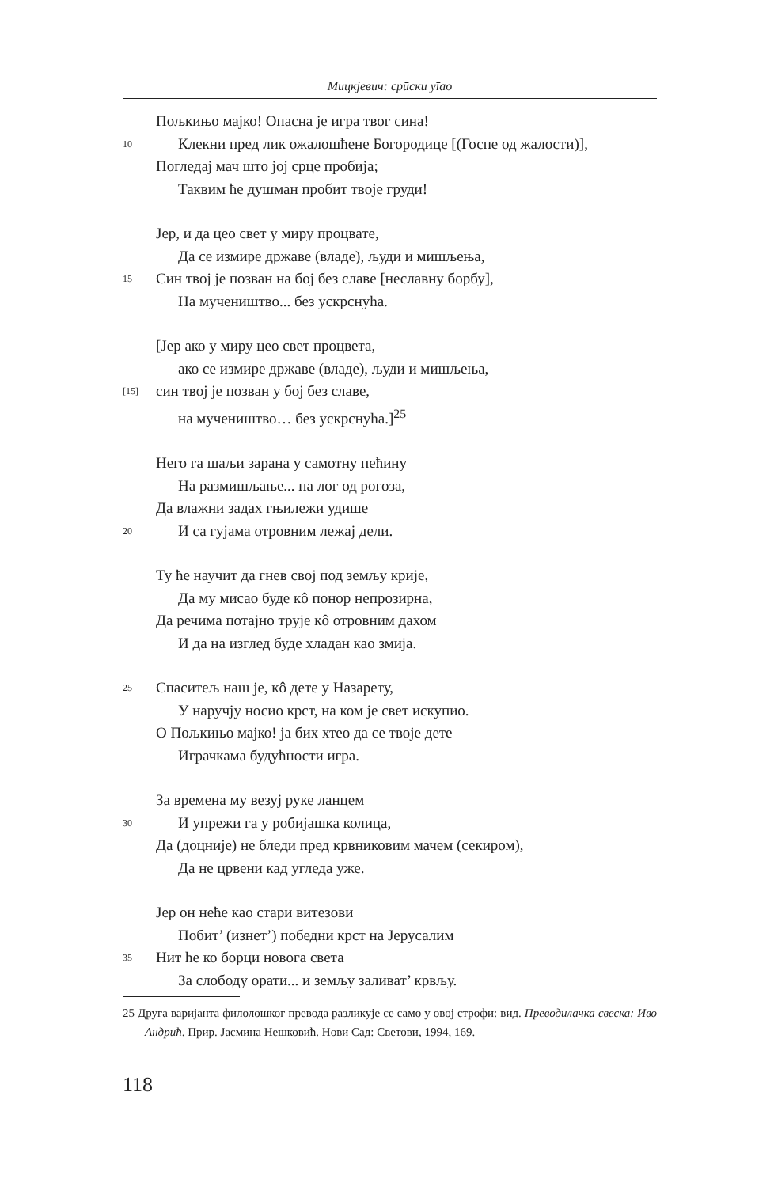Мицкјевич: срӣски уīао
Пољкињо мајко! Опасна је игра твог сина!
10 Клекни пред лик ожалошћене Богородице [(Госпе од жалости)],
Погледај мач што јој срце пробија;
Таквим ће душман пробит твоје груди!
Јер, и да цео свет у миру процвате,
Да се измире државе (владе), људи и мишљења,
15 Син твој је позван на бој без славе [неславну борбу],
На мучеништво... без ускрснућа.
[Јер ако у миру цео свет процвета,
ако се измире државе (владе), људи и мишљења,
[15] син твој је позван у бој без славе,
на мучеништво… без ускрснућа.]<sup>25</sup>
Него га шаљи зарана у самотну пећину
На размишљање... на лог од рогоза,
Да влажни задах гњилежи удише
20 И са гујама отровним лежај дели.
Ту ће научит да гнев свој под земљу крије,
Да му мисао буде кô понор непрозирна,
Да речима потајно трује кô отровним дахом
И да на изглед буде хладан као змија.
25 Спаситељ наш је, кô дете у Назарету,
У наручју носио крст, на ком је свет искупио.
О Пољкињо мајко! ја бих хтео да се твоје дете
Играчкама будућности игра.
За времена му везуј руке ланцем
30 И упрежи га у робијашка колица,
Да (доцније) не бледи пред крвниковим мачем (секиром),
Да не црвени кад угледа уже.
Јер он неће као стари витезови
Побит’ (изнет’) победни крст на Јерусалим
35 Нит ће ко борци новога света
За слободу орати... и земљу заливат’ крвљу.
25 Друга варијанта филолошког превода разликује се само у овој строфи: вид. Преводилачка свеска: Иво Андрић. Прир. Јасмина Нешковић. Нови Сад: Светови, 1994, 169.
118